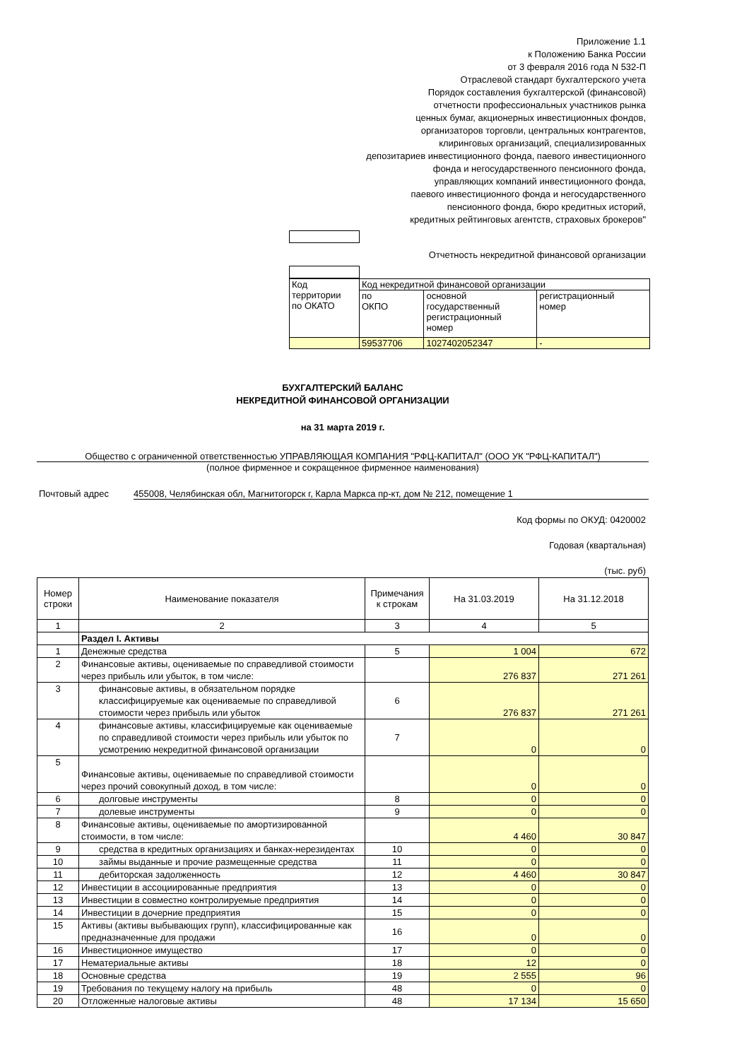Приложение 1.1
к Положению Банка России
от 3 февраля 2016 года N 532-П
Отраслевой стандарт бухгалтерского учета
Порядок составления бухгалтерской (финансовой)
отчетности профессиональных участников рынка
ценных бумаг, акционерных инвестиционных фондов,
организаторов торговли, центральных контрагентов,
клиринговых организаций, специализированных
депозитариев инвестиционного фонда, паевого инвестиционного
фонда и негосударственного пенсионного фонда,
управляющих компаний инвестиционного фонда,
паевого инвестиционного фонда и негосударственного
пенсионного фонда, бюро кредитных историй,
кредитных рейтинговых агентств, страховых брокеров"
Отчетность некредитной финансовой организации
| Код территории по ОКАТО | Код некредитной финансовой организации | | |
| | по ОКПО | основной государственный регистрационный номер | регистрационный номер |
| | 59537706 | 1027402052347 | - |
БУХГАЛТЕРСКИЙ БАЛАНС
НЕКРЕДИТНОЙ ФИНАНСОВОЙ ОРГАНИЗАЦИИ
на 31 марта 2019 г.
Общество с ограниченной ответственностью УПРАВЛЯЮЩАЯ КОМПАНИЯ "РФЦ-КАПИТАЛ" (ООО УК "РФЦ-КАПИТАЛ")
(полное фирменное и сокращенное фирменное наименования)
Почтовый адрес 455008, Челябинская обл, Магнитогорск г, Карла Маркса пр-кт, дом № 212, помещение 1
Код формы по ОКУД: 0420002
Годовая (квартальная)
(тыс. руб)
| Номер строки | Наименование показателя | Примечания к строкам | На 31.03.2019 | На 31.12.2018 |
| --- | --- | --- | --- | --- |
| 1 | 2 | 3 | 4 | 5 |
| | Раздел I. Активы | | | |
| 1 | Денежные средства | 5 | 1 004 | 672 |
| 2 | Финансовые активы, оцениваемые по справедливой стоимости через прибыль или убыток, в том числе: | | 276 837 | 271 261 |
| 3 | финансовые активы, в обязательном порядке классифицируемые как оцениваемые по справедливой стоимости через прибыль или убыток | 6 | 276 837 | 271 261 |
| 4 | финансовые активы, классифицируемые как оцениваемые по справедливой стоимости через прибыль или убыток по усмотрению некредитной финансовой организации | 7 | 0 | 0 |
| 5 | Финансовые активы, оцениваемые по справедливой стоимости через прочий совокупный доход, в том числе: | | 0 | 0 |
| 6 | долговые инструменты | 8 | 0 | 0 |
| 7 | долевые инструменты | 9 | 0 | 0 |
| 8 | Финансовые активы, оцениваемые по амортизированной стоимости, в том числе: | | 4 460 | 30 847 |
| 9 | средства в кредитных организациях и банках-нерезидентах | 10 | 0 | 0 |
| 10 | займы выданные и прочие размещенные средства | 11 | 0 | 0 |
| 11 | дебиторская задолженность | 12 | 4 460 | 30 847 |
| 12 | Инвестиции в ассоциированные предприятия | 13 | 0 | 0 |
| 13 | Инвестиции в совместно контролируемые предприятия | 14 | 0 | 0 |
| 14 | Инвестиции в дочерние предприятия | 15 | 0 | 0 |
| 15 | Активы (активы выбывающих групп), классифицированные как предназначенные для продажи | 16 | 0 | 0 |
| 16 | Инвестиционное имущество | 17 | 0 | 0 |
| 17 | Нематериальные активы | 18 | 12 | 0 |
| 18 | Основные средства | 19 | 2 555 | 96 |
| 19 | Требования по текущему налогу на прибыль | 48 | 0 | 0 |
| 20 | Отложенные налоговые активы | 48 | 17 134 | 15 650 |